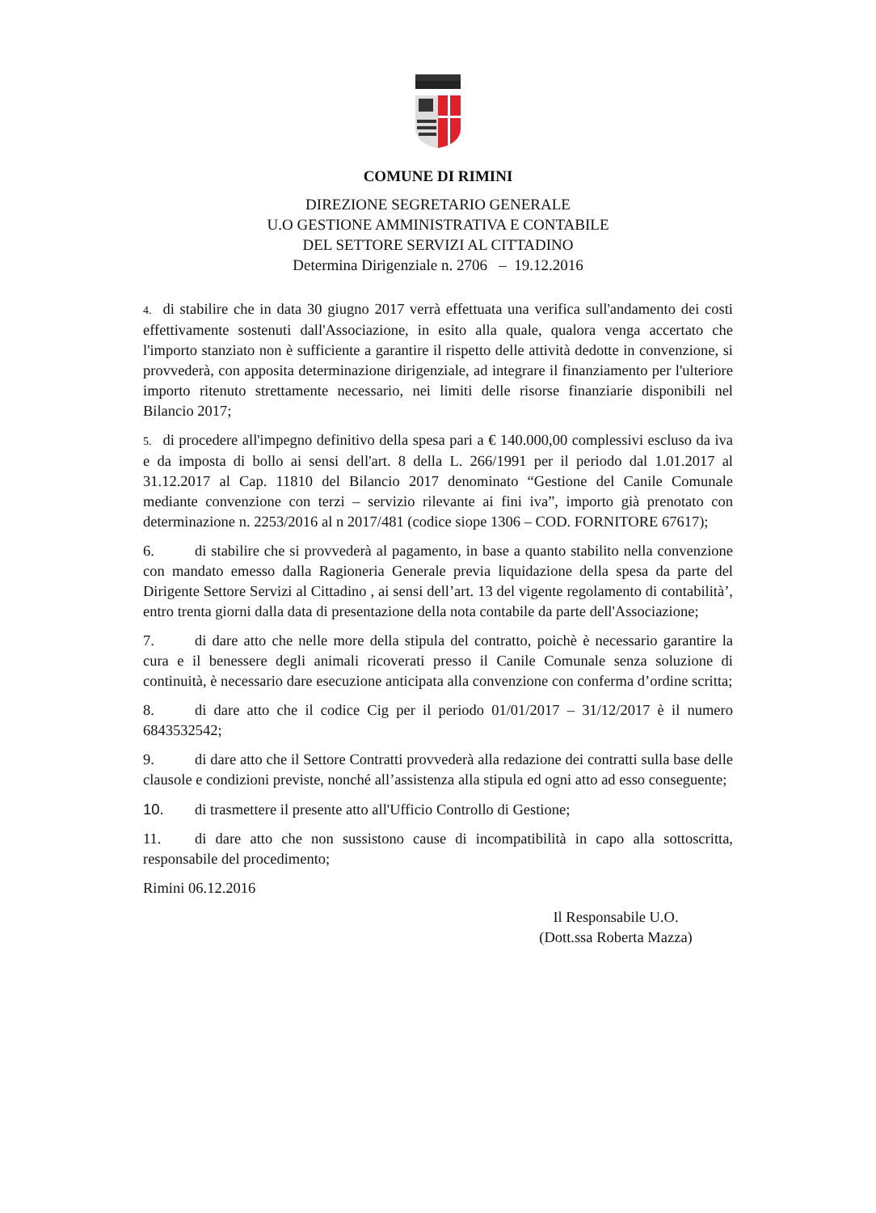COMUNE DI RIMINI
DIREZIONE SEGRETARIO GENERALE
U.O GESTIONE AMMINISTRATIVA E CONTABILE
DEL SETTORE SERVIZI AL CITTADINO
Determina Dirigenziale n. 2706 – 19.12.2016
4. di stabilire che in data 30 giugno 2017 verrà effettuata una verifica sull'andamento dei costi effettivamente sostenuti dall'Associazione, in esito alla quale, qualora venga accertato che l'importo stanziato non è sufficiente a garantire il rispetto delle attività dedotte in convenzione, si provvederà, con apposita determinazione dirigenziale, ad integrare il finanziamento per l'ulteriore importo ritenuto strettamente necessario, nei limiti delle risorse finanziarie disponibili nel Bilancio 2017;
5. di procedere all'impegno definitivo della spesa pari a € 140.000,00 complessivi escluso da iva e da imposta di bollo ai sensi dell'art. 8 della L. 266/1991 per il periodo dal 1.01.2017 al 31.12.2017 al Cap. 11810 del Bilancio 2017 denominato “Gestione del Canile Comunale mediante convenzione con terzi – servizio rilevante ai fini iva”, importo già prenotato con determinazione n. 2253/2016 al n 2017/481 (codice siope 1306 – COD. FORNITORE 67617);
6. di stabilire che si provvederà al pagamento, in base a quanto stabilito nella convenzione con mandato emesso dalla Ragioneria Generale previa liquidazione della spesa da parte del Dirigente Settore Servizi al Cittadino , ai sensi dell’art. 13 del vigente regolamento di contabilità’, entro trenta giorni dalla data di presentazione della nota contabile da parte dell'Associazione;
7. di dare atto che nelle more della stipula del contratto, poichè è necessario garantire la cura e il benessere degli animali ricoverati presso il Canile Comunale senza soluzione di continuità, è necessario dare esecuzione anticipata alla convenzione con conferma d’ordine scritta;
8. di dare atto che il codice Cig per il periodo 01/01/2017 – 31/12/2017 è il numero 6843532542;
9. di dare atto che il Settore Contratti provvederà alla redazione dei contratti sulla base delle clausole e condizioni previste, nonché all’assistenza alla stipula ed ogni atto ad esso conseguente;
10. di trasmettere il presente atto all'Ufficio Controllo di Gestione;
11. di dare atto che non sussistono cause di incompatibilità in capo alla sottoscritta, responsabile del procedimento;
Rimini 06.12.2016
Il Responsabile U.O.
(Dott.ssa Roberta Mazza)